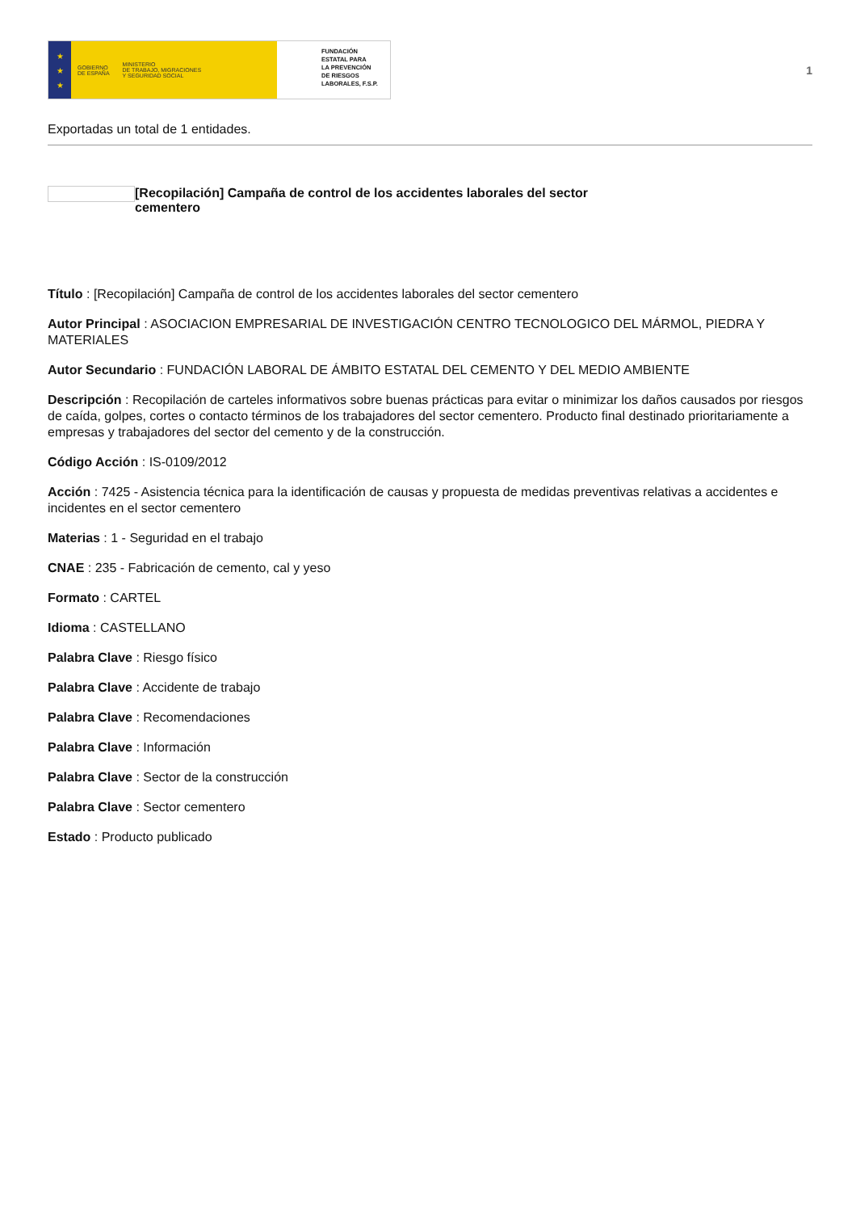★
★
★
GOBIERNO
DE ESPAÑA
MINISTERIO
DE TRABAJO, MIGRACIONES
Y SEGURIDAD SOCIAL
FUNDACIÓN
ESTATAL PARA
LA PREVENCIÓN
DE RIESGOS
LABORALES, F.S.P.
1
Exportadas un total de 1 entidades.
[Recopilación] Campaña de control de los accidentes laborales del sector cementero
Título : [Recopilación] Campaña de control de los accidentes laborales del sector cementero
Autor Principal : ASOCIACION EMPRESARIAL DE INVESTIGACIÓN CENTRO TECNOLOGICO DEL MÁRMOL, PIEDRA Y MATERIALES
Autor Secundario : FUNDACIÓN LABORAL DE ÁMBITO ESTATAL DEL CEMENTO Y DEL MEDIO AMBIENTE
Descripción : Recopilación de carteles informativos sobre buenas prácticas para evitar o minimizar los daños causados por riesgos de caída, golpes, cortes o contacto términos de los trabajadores del sector cementero. Producto final destinado prioritariamente a empresas y trabajadores del sector del cemento y de la construcción.
Código Acción : IS-0109/2012
Acción : 7425 - Asistencia técnica para la identificación de causas y propuesta de medidas preventivas relativas a accidentes e incidentes en el sector cementero
Materias : 1 - Seguridad en el trabajo
CNAE : 235 - Fabricación de cemento, cal y yeso
Formato : CARTEL
Idioma : CASTELLANO
Palabra Clave : Riesgo físico
Palabra Clave : Accidente de trabajo
Palabra Clave : Recomendaciones
Palabra Clave : Información
Palabra Clave : Sector de la construcción
Palabra Clave : Sector cementero
Estado : Producto publicado